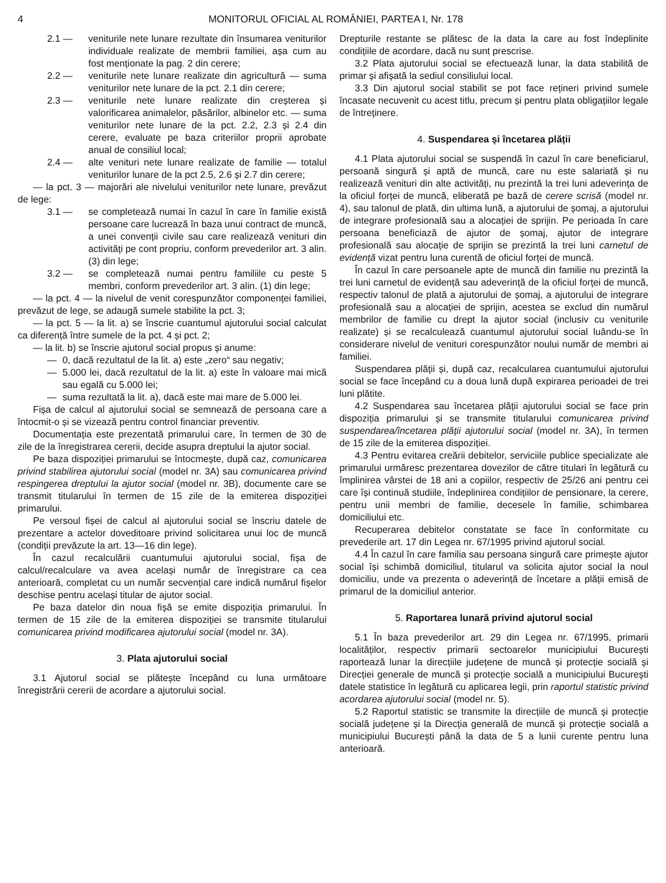4 MONITORUL OFICIAL AL ROMÂNIEI, PARTEA I, Nr. 178
2.1 — veniturile nete lunare rezultate din însumarea veniturilor individuale realizate de membrii familiei, așa cum au fost menționate la pag. 2 din cerere;
2.2 — veniturile nete lunare realizate din agricultură — suma veniturilor nete lunare de la pct. 2.1 din cerere;
2.3 — veniturile nete lunare realizate din creșterea și valorificarea animalelor, păsărilor, albinelor etc. — suma veniturilor nete lunare de la pct. 2.2, 2.3 și 2.4 din cerere, evaluate pe baza criteriilor proprii aprobate anual de consiliul local;
2.4 — alte venituri nete lunare realizate de familie — totalul veniturilor lunare de la pct 2.5, 2.6 și 2.7 din cerere;
— la pct. 3 — majorări ale nivelului veniturilor nete lunare, prevăzut de lege:
3.1 — se completează numai în cazul în care în familie există persoane care lucrează în baza unui contract de muncă, a unei convenții civile sau care realizează venituri din activități pe cont propriu, conform prevederilor art. 3 alin. (3) din lege;
3.2 — se completează numai pentru familiile cu peste 5 membri, conform prevederilor art. 3 alin. (1) din lege;
— la pct. 4 — la nivelul de venit corespunzător componenței familiei, prevăzut de lege, se adaugă sumele stabilite la pct. 3;
— la pct. 5 — la lit. a) se înscrie cuantumul ajutorului social calculat ca diferență între sumele de la pct. 4 și pct. 2;
— la lit. b) se înscrie ajutorul social propus și anume:
— 0, dacă rezultatul de la lit. a) este „zero“ sau negativ;
— 5.000 lei, dacă rezultatul de la lit. a) este în valoare mai mică sau egală cu 5.000 lei;
— suma rezultată la lit. a), dacă este mai mare de 5.000 lei.
Fișa de calcul al ajutorului social se semnează de persoana care a întocmit-o și se vizează pentru control financiar preventiv.
Documentația este prezentată primarului care, în termen de 30 de zile de la înregistrarea cererii, decide asupra dreptului la ajutor social.
Pe baza dispoziției primarului se întocmește, după caz, comunicarea privind stabilirea ajutorului social (model nr. 3A) sau comunicarea privind respingerea dreptului la ajutor social (model nr. 3B), documente care se transmit titularului în termen de 15 zile de la emiterea dispoziției primarului.
Pe versoul fișei de calcul al ajutorului social se înscriu datele de prezentare a actelor doveditoare privind solicitarea unui loc de muncă (condiții prevăzute la art. 13—16 din lege).
În cazul recalculării cuantumului ajutorului social, fișa de calcul/recalculare va avea același număr de înregistrare ca cea anterioară, completat cu un număr secvențial care indică numărul fișelor deschise pentru același titular de ajutor social.
Pe baza datelor din noua fișă se emite dispoziția primarului. În termen de 15 zile de la emiterea dispoziției se transmite titularului comunicarea privind modificarea ajutorului social (model nr. 3A).
3. Plata ajutorului social
3.1 Ajutorul social se plătește începând cu luna următoare înregistrării cererii de acordare a ajutorului social.
Drepturile restante se plătesc de la data la care au fost îndeplinite condițiile de acordare, dacă nu sunt prescrise.
3.2 Plata ajutorului social se efectuează lunar, la data stabilită de primar și afișată la sediul consiliului local.
3.3 Din ajutorul social stabilit se pot face rețineri privind sumele încasate necuvenit cu acest titlu, precum și pentru plata obligațiilor legale de întreținere.
4. Suspendarea și încetarea plății
4.1 Plata ajutorului social se suspendă în cazul în care beneficiarul, persoană singură și aptă de muncă, care nu este salariată și nu realizează venituri din alte activități, nu prezintă la trei luni adeverința de la oficiul forței de muncă, eliberată pe bază de cerere scrisă (model nr. 4), sau talonul de plată, din ultima lună, a ajutorului de șomaj, a ajutorului de integrare profesională sau a alocației de sprijin. Pe perioada în care persoana beneficiază de ajutor de șomaj, ajutor de integrare profesională sau alocație de sprijin se prezintă la trei luni carnetul de evidență vizat pentru luna curentă de oficiul forței de muncă.
În cazul în care persoanele apte de muncă din familie nu prezintă la trei luni carnetul de evidență sau adeverință de la oficiul forței de muncă, respectiv talonul de plată a ajutorului de șomaj, a ajutorului de integrare profesională sau a alocației de sprijin, acestea se exclud din numărul membrilor de familie cu drept la ajutor social (inclusiv cu veniturile realizate) și se recalculează cuantumul ajutorului social luându-se în considerare nivelul de venituri corespunzător noului număr de membri ai familiei.
Suspendarea plății și, după caz, recalcularea cuantumului ajutorului social se face începând cu a doua lună după expirarea perioadei de trei luni plătite.
4.2 Suspendarea sau încetarea plății ajutorului social se face prin dispoziția primarului și se transmite titularului comunicarea privind suspendarea/încetarea plății ajutorului social (model nr. 3A), în termen de 15 zile de la emiterea dispoziției.
4.3 Pentru evitarea creării debitelor, serviciile publice specializate ale primarului urmăresc prezentarea dovezilor de către titulari în legătură cu împlinirea vârstei de 18 ani a copiilor, respectiv de 25/26 ani pentru cei care își continuă studiile, îndeplinirea condițiilor de pensionare, la cerere, pentru unii membri de familie, decesele în familie, schimbarea domiciliului etc.
Recuperarea debitelor constatate se face în conformitate cu prevederile art. 17 din Legea nr. 67/1995 privind ajutorul social.
4.4 În cazul în care familia sau persoana singură care primește ajutor social își schimbă domiciliul, titularul va solicita ajutor social la noul domiciliu, unde va prezenta o adeverință de încetare a plății emisă de primarul de la domiciliul anterior.
5. Raportarea lunară privind ajutorul social
5.1 În baza prevederilor art. 29 din Legea nr. 67/1995, primarii localităților, respectiv primarii sectoarelor municipiului București raportează lunar la direcțiile județene de muncă și protecție socială și Direcției generale de muncă și protecție socială a municipiului București datele statistice în legătură cu aplicarea legii, prin raportul statistic privind acordarea ajutorului social (model nr. 5).
5.2 Raportul statistic se transmite la direcțiile de muncă și protecție socială județene și la Direcția generală de muncă și protecție socială a municipiului București până la data de 5 a lunii curente pentru luna anterioară.